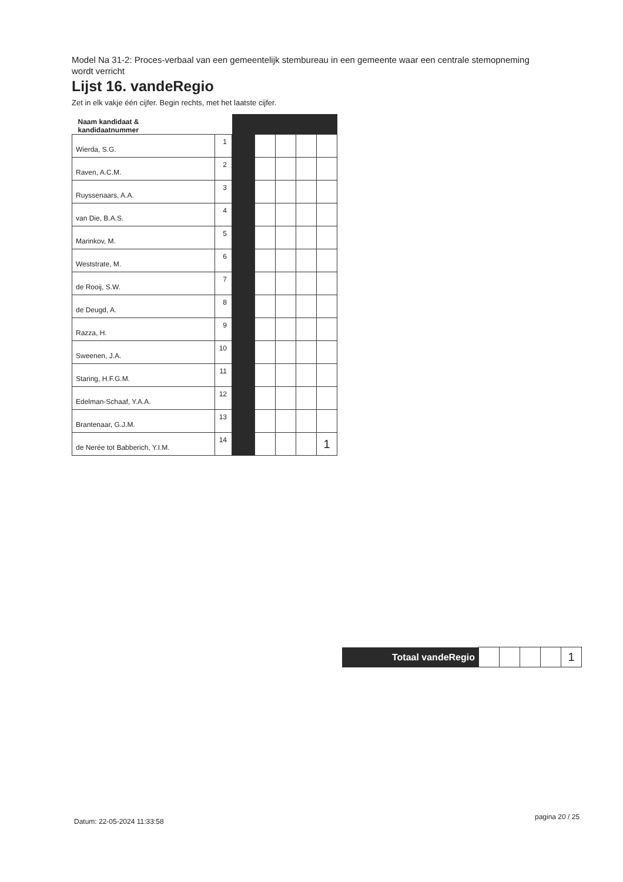Model Na 31-2: Proces-verbaal van een gemeentelijk stembureau in een gemeente waar een centrale stemopneming wordt verricht
Lijst 16. vandeRegio
Zet in elk vakje één cijfer. Begin rechts, met het laatste cijfer.
| Naam kandidaat & kandidaatnummer | | | | | | |
| Wierda, S.G. | 1 | | | | | |
| Raven, A.C.M. | 2 | | | | | |
| Ruyssenaars, A.A. | 3 | | | | | |
| van Die, B.A.S. | 4 | | | | | |
| Marinkov, M. | 5 | | | | | |
| Weststrate, M. | 6 | | | | | |
| de Rooij, S.W. | 7 | | | | | |
| de Deugd, A. | 8 | | | | | |
| Razza, H. | 9 | | | | | |
| Sweenen, J.A. | 10 | | | | | |
| Staring, H.F.G.M. | 11 | | | | | |
| Edelman-Schaaf, Y.A.A. | 12 | | | | | |
| Brantenaar, G.J.M. | 13 | | | | | |
| de Nerée tot Babberich, Y.I.M. | 14 | | | | | 1 |
| Totaal vandeRegio | | | | | 1 |
Datum: 22-05-2024 11:33:58
pagina 20 / 25